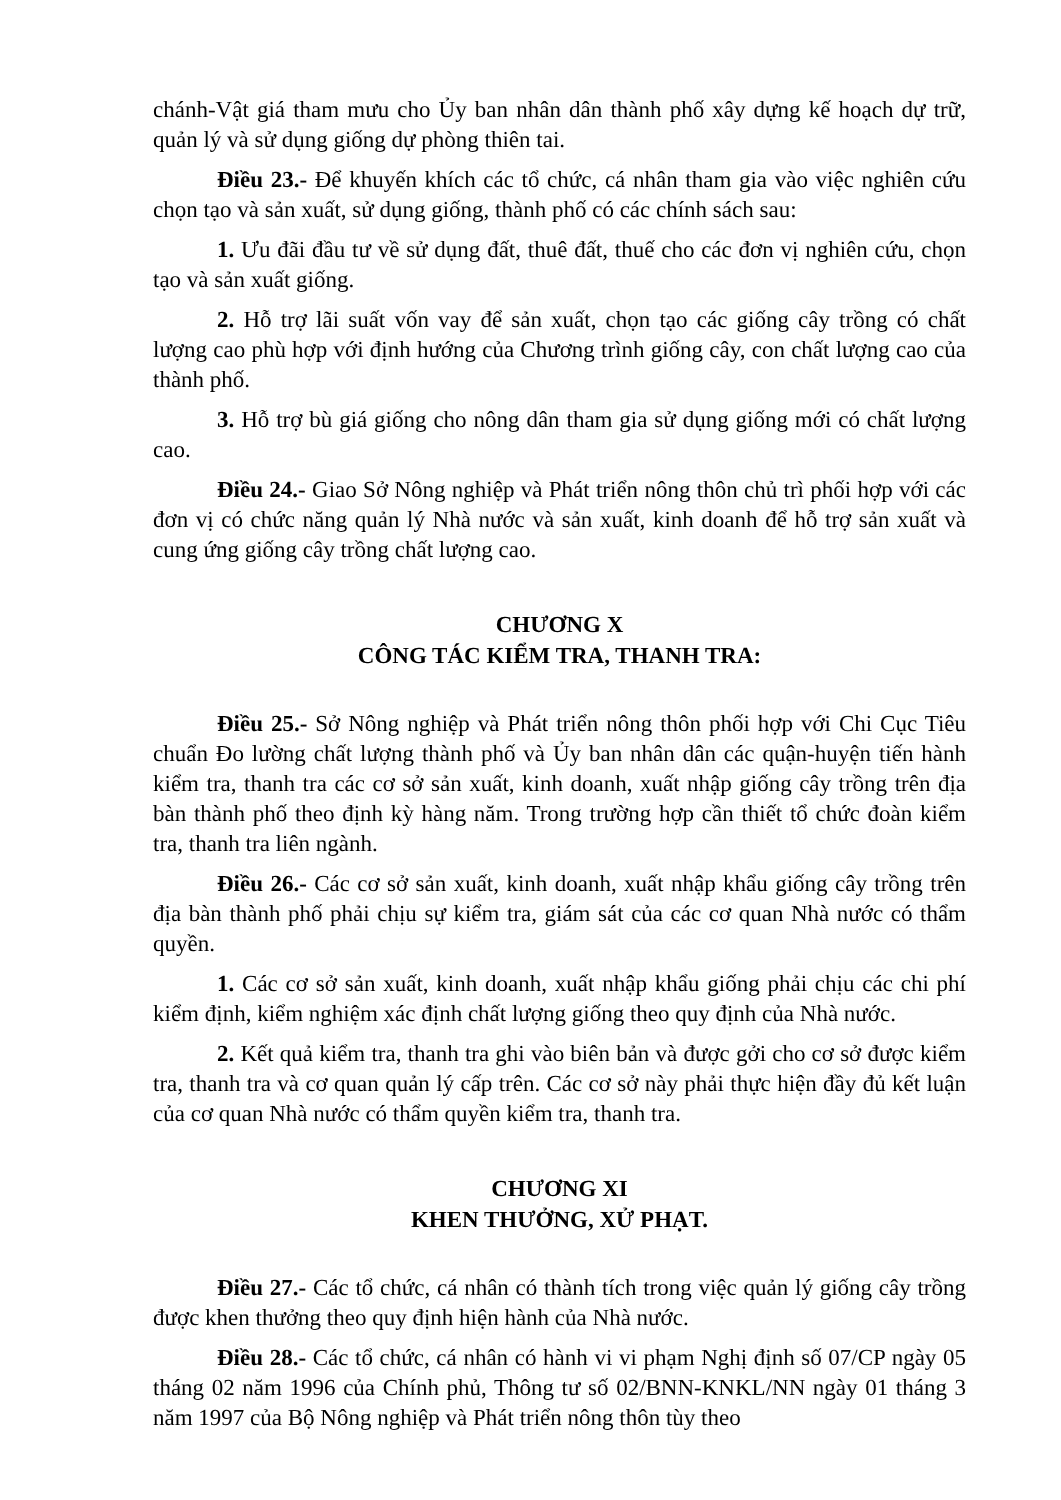chánh-Vật giá tham mưu cho Ủy ban nhân dân thành phố xây dựng kế hoạch dự trữ, quản lý và sử dụng giống dự phòng thiên tai.
Điều 23.- Để khuyến khích các tổ chức, cá nhân tham gia vào việc nghiên cứu chọn tạo và sản xuất, sử dụng giống, thành phố có các chính sách sau:
1. Ưu đãi đầu tư về sử dụng đất, thuê đất, thuế cho các đơn vị nghiên cứu, chọn tạo và sản xuất giống.
2. Hỗ trợ lãi suất vốn vay để sản xuất, chọn tạo các giống cây trồng có chất lượng cao phù hợp với định hướng của Chương trình giống cây, con chất lượng cao của thành phố.
3. Hỗ trợ bù giá giống cho nông dân tham gia sử dụng giống mới có chất lượng cao.
Điều 24.- Giao Sở Nông nghiệp và Phát triển nông thôn chủ trì phối hợp với các đơn vị có chức năng quản lý Nhà nước và sản xuất, kinh doanh để hỗ trợ sản xuất và cung ứng giống cây trồng chất lượng cao.
CHƯƠNG X
CÔNG TÁC KIỂM TRA, THANH TRA:
Điều 25.- Sở Nông nghiệp và Phát triển nông thôn phối hợp với Chi Cục Tiêu chuẩn Đo lường chất lượng thành phố và Ủy ban nhân dân các quận-huyện tiến hành kiểm tra, thanh tra các cơ sở sản xuất, kinh doanh, xuất nhập giống cây trồng trên địa bàn thành phố theo định kỳ hàng năm. Trong trường hợp cần thiết tổ chức đoàn kiểm tra, thanh tra liên ngành.
Điều 26.- Các cơ sở sản xuất, kinh doanh, xuất nhập khẩu giống cây trồng trên địa bàn thành phố phải chịu sự kiểm tra, giám sát của các cơ quan Nhà nước có thẩm quyền.
1. Các cơ sở sản xuất, kinh doanh, xuất nhập khẩu giống phải chịu các chi phí kiểm định, kiểm nghiệm xác định chất lượng giống theo quy định của Nhà nước.
2. Kết quả kiểm tra, thanh tra ghi vào biên bản và được gởi cho cơ sở được kiểm tra, thanh tra và cơ quan quản lý cấp trên. Các cơ sở này phải thực hiện đầy đủ kết luận của cơ quan Nhà nước có thẩm quyền kiểm tra, thanh tra.
CHƯƠNG XI
KHEN THƯỞNG, XỬ PHẠT.
Điều 27.- Các tổ chức, cá nhân có thành tích trong việc quản lý giống cây trồng được khen thưởng theo quy định hiện hành của Nhà nước.
Điều 28.- Các tổ chức, cá nhân có hành vi vi phạm Nghị định số 07/CP ngày 05 tháng 02 năm 1996 của Chính phủ, Thông tư số 02/BNN-KNKL/NN ngày 01 tháng 3 năm 1997 của Bộ Nông nghiệp và Phát triển nông thôn tùy theo